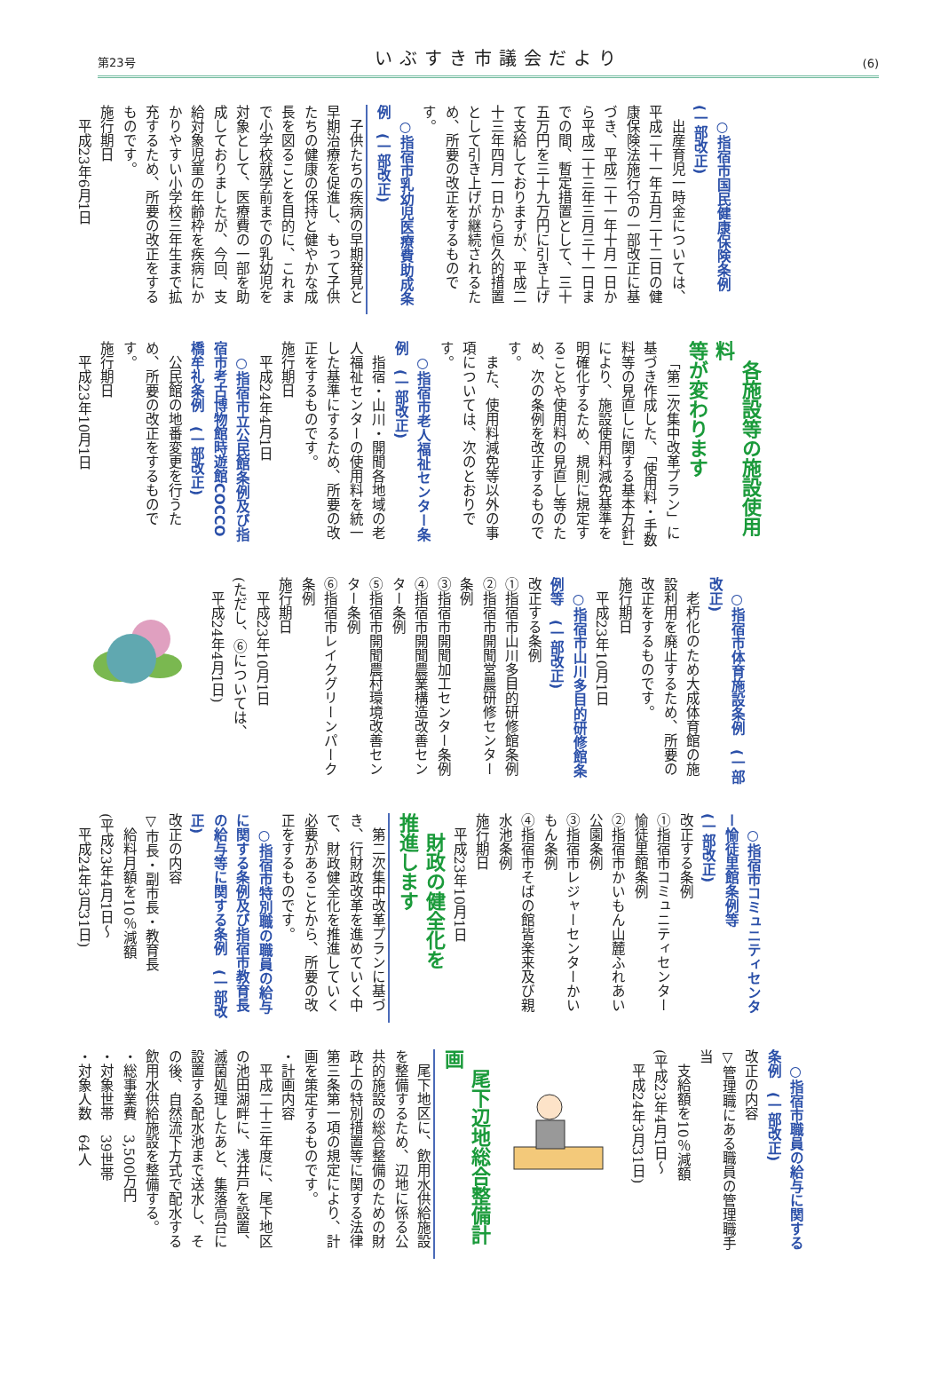第23号 いぶすき市議会だより (6)
○指宿市国民健康保険条例
(一部改正)
出産育児一時金については、平成二十一年五月二十二日の健康保険法施行令の一部改正に基づき、平成二十一年十月一日から平成二十三年三月三十一日までの間、暫定措置として、三十五万円を三十九万円に引き上げて支給しておりますが、平成二十三年四月一日から恒久的措置として引き上げが継続されるため、所要の改正をするものです。
○指宿市乳幼児医療費助成条例　(一部改正)
子供たちの疾病の早期発見と早期治療を促進し、もって子供たちの健康の保持と健やかな成長を図ることを目的に、これまで小学校就学前までの乳幼児を対象として、医療費の一部を助成しておりましたが、今回、支給対象児童の年齢枠を疾病にかかりやすい小学校三年生まで拡充するため、所要の改正をするものです。
施行期日
　平成23年6月1日
各施設等の施設使用料
等が変わります
「第二次集中改革プラン」に基づき作成した、「使用料・手数料等の見直しに関する基本方針」により、施設使用料減免基準を明確化するため、規則に規定することや使用料の見直し等のため、次の条例を改正するものです。
また、使用料減免等以外の事項については、次のとおりです。
○指宿市老人福祉センター条例　(一部改正)
指宿・山川・開聞各地域の老人福祉センターの使用料を統一した基準にするため、所要の改正をするものです。
施行期日
　平成24年4月1日
○指宿市立公民館条例及び指宿市考古博物館時遊館COCCO橋牟礼条例　(一部改正)
公民館の地番変更を行うため、所要の改正をするものです。
施行期日
　平成23年10月1日
○指宿市体育施設条例　(一部改正)
老朽化のため大成体育館の施設利用を廃止するため、所要の改正をするものです。
施行期日
　平成23年10月1日
○指宿市山川多目的研修館条例等　(一部改正)
改正する条例
①指宿市山川多目的研修館条例
②指宿市開聞営農研修センター条例
③指宿市開聞加工センター条例
④指宿市開聞農業構造改善センター条例
⑤指宿市開聞農村環境改善センター条例
⑥指宿市レイクグリーンパーク条例
施行期日
　平成23年10月1日
(ただし、⑥については、
　平成24年4月1日)
○指宿市コミュニティセンター愉徒里館条例等
(一部改正)
改正する条例
①指宿市コミュニティセンター愉徒里館条例
②指宿市かいもん山麓ふれあい公園条例
③指宿市レジャーセンターかいもん条例
④指宿市そばの館皆楽来及び親水池条例
施行期日
　平成23年10月1日
財政の健全化を
推進します
第二次集中改革プランに基づき、行財政改革を進めていく中で、財政健全化を推進していく必要があることから、所要の改正をするものです。
○指宿市特別職の職員の給与に関する条例及び指宿市教育長の給与等に関する条例　(一部改正)
改正の内容
▽市長・副市長・教育長
　給料月額を10％減額
(平成23年4月1日～
　平成24年3月31日)
○指宿市職員の給与に関する条例　(一部改正)
改正の内容
▽管理職にある職員の管理職手当
　支給額を10％減額
(平成23年4月1日～
　平成24年3月31日)
尾下辺地総合整備計画
尾下地区に、飲用水供給施設を整備するため、辺地に係る公共的施設の総合整備のための財政上の特別措置等に関する法律第三条第一項の規定により、計画を策定するものです。
・計画内容
平成二十三年度に、尾下地区の池田湖畔に、浅井戸を設置、滅菌処理したあと、集落高台に設置する配水池まで送水し、その後、自然流下方式で配水する飲用水供給施設を整備する。
・総事業費　3,500万円
・対象世帯　39世帯
・対象人数　64人